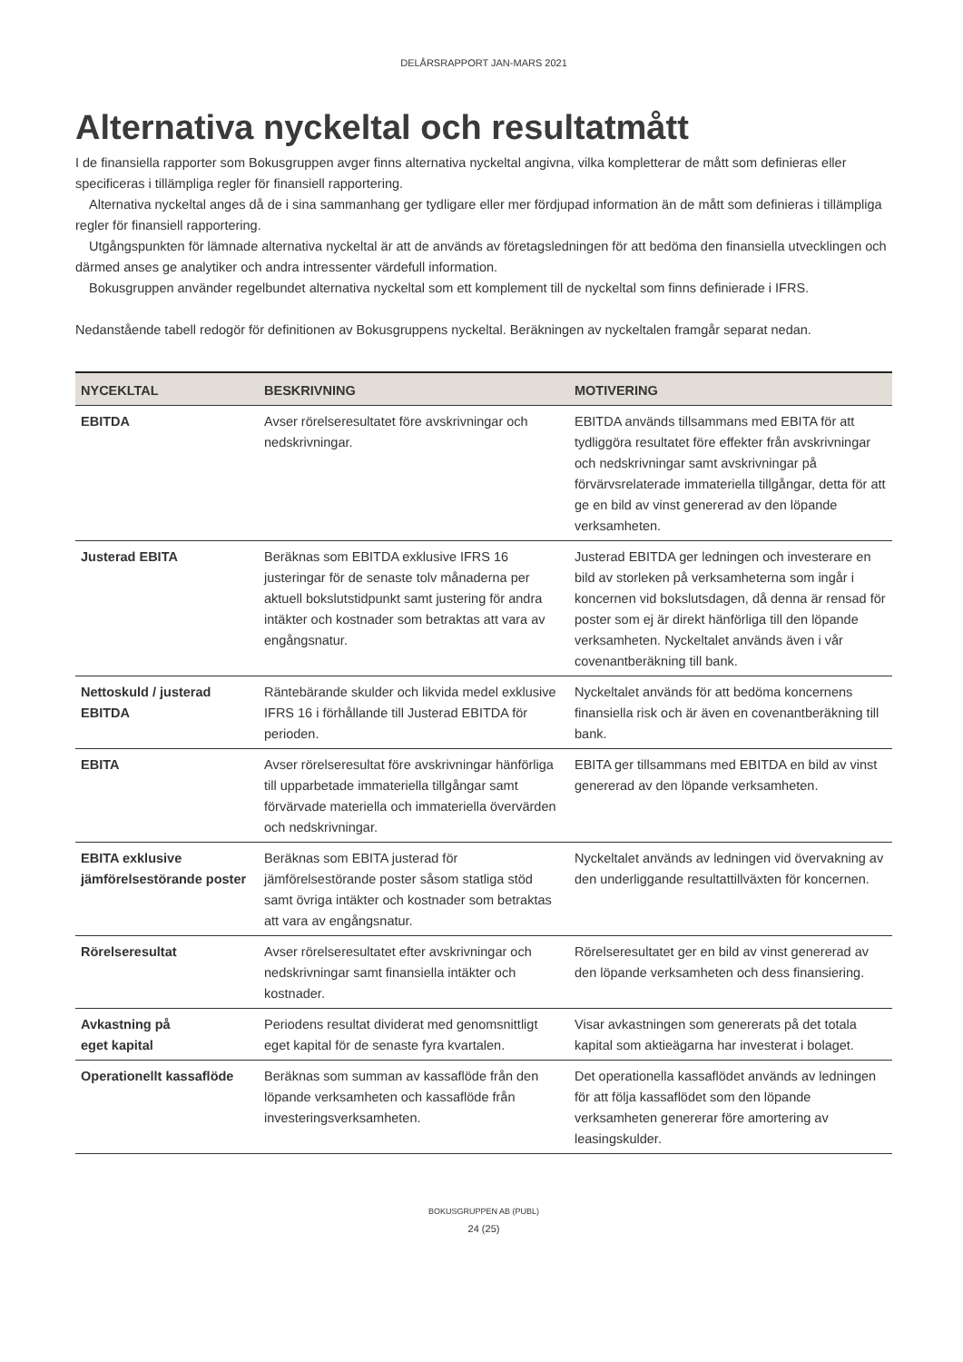DELÅRSRAPPORT JAN-MARS 2021
Alternativa nyckeltal och resultatmått
I de finansiella rapporter som Bokusgruppen avger finns alternativa nyckeltal angivna, vilka kompletterar de mått som definieras eller specificeras i tillämpliga regler för finansiell rapportering.
Alternativa nyckeltal anges då de i sina sammanhang ger tydligare eller mer fördjupad information än de mått som definieras i tillämpliga regler för finansiell rapportering.
Utgångspunkten för lämnade alternativa nyckeltal är att de används av företagsledningen för att bedöma den finansiella utvecklingen och därmed anses ge analytiker och andra intressenter värdefull information.
Bokusgruppen använder regelbundet alternativa nyckeltal som ett komplement till de nyckeltal som finns definierade i IFRS.
Nedanstående tabell redogör för definitionen av Bokusgruppens nyckeltal. Beräkningen av nyckeltalen framgår separat nedan.
| NYCEKLTAL | BESKRIVNING | MOTIVERING |
| --- | --- | --- |
| EBITDA | Avser rörelseresultatet före avskrivningar och nedskrivningar. | EBITDA används tillsammans med EBITA för att tydliggöra resultatet före effekter från avskrivningar och nedskrivningar samt avskrivningar på förvärvsrelaterade immateriella tillgångar, detta för att ge en bild av vinst genererad av den löpande verksamheten. |
| Justerad EBITA | Beräknas som EBITDA exklusive IFRS 16 justeringar för de senaste tolv månaderna per aktuell bokslutstidpunkt samt justering för andra intäkter och kostnader som betraktas att vara av engångsnatur. | Justerad EBITDA ger ledningen och investerare en bild av storleken på verksamheterna som ingår i koncernen vid bokslutsdagen, då denna är rensad för poster som ej är direkt hänförliga till den löpande verksamheten. Nyckeltalet används även i vår covenantberäkning till bank. |
| Nettoskuld / justerad EBITDA | Räntebärande skulder och likvida medel exklusive IFRS 16 i förhållande till Justerad EBITDA för perioden. | Nyckeltalet används för att bedöma koncernens finansiella risk och är även en covenantberäkning till bank. |
| EBITA | Avser rörelseresultat före avskrivningar hänförliga till upparbetade immateriella tillgångar samt förvärvade materiella och immateriella övervärden och nedskrivningar. | EBITA ger tillsammans med EBITDA en bild av vinst genererad av den löpande verksamheten. |
| EBITA exklusive jämförelsestörande poster | Beräknas som EBITA justerad för jämförelsestörande poster såsom statliga stöd samt övriga intäkter och kostnader som betraktas att vara av engångsnatur. | Nyckeltalet används av ledningen vid övervakning av den underliggande resultattillväxten för koncernen. |
| Rörelseresultat | Avser rörelseresultatet efter avskrivningar och nedskrivningar samt finansiella intäkter och kostnader. | Rörelseresultatet ger en bild av vinst genererad av den löpande verksamheten och dess finansiering. |
| Avkastning på eget kapital | Periodens resultat dividerat med genomsnittligt eget kapital för de senaste fyra kvartalen. | Visar avkastningen som genererats på det totala kapital som aktieägarna har investerat i bolaget. |
| Operationellt kassaflöde | Beräknas som summan av kassaflöde från den löpande verksamheten och kassaflöde från investeringsverksamheten. | Det operationella kassaflödet används av ledningen för att följa kassaflödet som den löpande verksamheten genererar före amortering av leasingskulder. |
BOKUSGRUPPEN AB (PUBL)
24 (25)